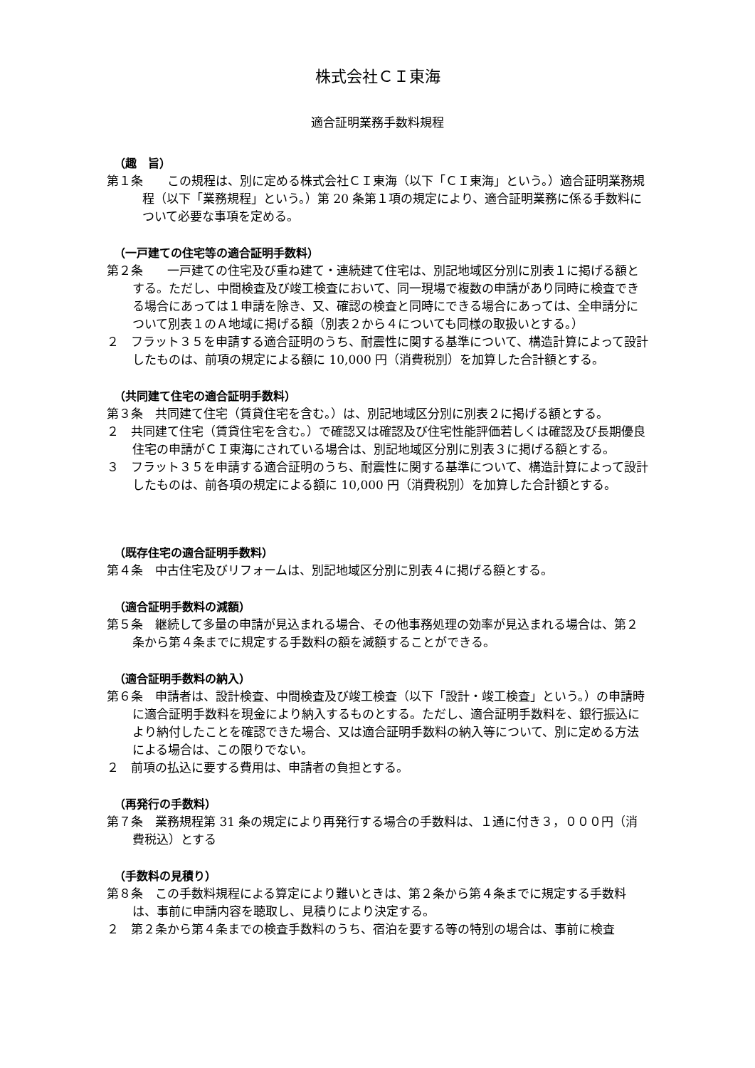株式会社ＣＩ東海
適合証明業務手数料規程
（趣　旨）
第１条　　この規程は、別に定める株式会社ＣＩ東海（以下「ＣＩ東海」という。）適合証明業務規程（以下「業務規程」という。）第 20 条第１項の規定により、適合証明業務に係る手数料について必要な事項を定める。
（一戸建ての住宅等の適合証明手数料）
第２条　　一戸建ての住宅及び重ね建て・連続建て住宅は、別記地域区分別に別表１に掲げる額とする。ただし、中間検査及び竣工検査において、同一現場で複数の申請があり同時に検査できる場合にあっては１申請を除き、又、確認の検査と同時にできる場合にあっては、全申請分について別表１のＡ地域に掲げる額（別表２から４についても同様の取扱いとする。）
２　フラット３５を申請する適合証明のうち、耐震性に関する基準について、構造計算によって設計したものは、前項の規定による額に 10,000 円（消費税別）を加算した合計額とする。
（共同建て住宅の適合証明手数料）
第３条　共同建て住宅（賃貸住宅を含む。）は、別記地域区分別に別表２に掲げる額とする。
２　共同建て住宅（賃貸住宅を含む。）で確認又は確認及び住宅性能評価若しくは確認及び長期優良住宅の申請がＣＩ東海にされている場合は、別記地域区分別に別表３に掲げる額とする。
３　フラット３５を申請する適合証明のうち、耐震性に関する基準について、構造計算によって設計したものは、前各項の規定による額に 10,000 円（消費税別）を加算した合計額とする。
（既存住宅の適合証明手数料）
第４条　中古住宅及びリフォームは、別記地域区分別に別表４に掲げる額とする。
（適合証明手数料の減額）
第５条　継続して多量の申請が見込まれる場合、その他事務処理の効率が見込まれる場合は、第２条から第４条までに規定する手数料の額を減額することができる。
（適合証明手数料の納入）
第６条　申請者は、設計検査、中間検査及び竣工検査（以下「設計・竣工検査」という。）の申請時に適合証明手数料を現金により納入するものとする。ただし、適合証明手数料を、銀行振込により納付したことを確認できた場合、又は適合証明手数料の納入等について、別に定める方法による場合は、この限りでない。
２　前項の払込に要する費用は、申請者の負担とする。
（再発行の手数料）
第７条　業務規程第 31 条の規定により再発行する場合の手数料は、１通に付き３，０００円（消費税込）とする
（手数料の見積り）
第８条　この手数料規程による算定により難いときは、第２条から第４条までに規定する手数料は、事前に申請内容を聴取し、見積りにより決定する。
２　第２条から第４条までの検査手数料のうち、宿泊を要する等の特別の場合は、事前に検査